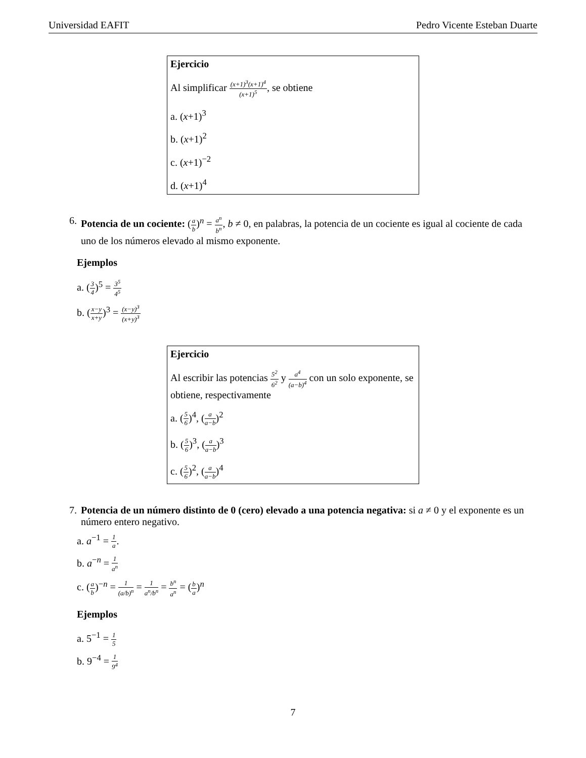Universidad EAFIT Pedro Vicente Esteban Duarte
Ejercicio
Al simplificar (x+1)<sup>3</sup>(x+1)<sup>4</sup> (x+1)<sup>5</sup>, se obtiene
a. (x+1)<sup>3</sup>
b. (x+1)<sup>2</sup>
c. (x+1)<sup>−2</sup>
d. (x+1)<sup>4</sup>
6. Potencia de un cociente: (a b)<sup>n</sup> = a<sup>n</sup> b<sup>n</sup>, b ≠ 0, en palabras, la potencia de un cociente es igual al cociente de cada uno de los números elevado al mismo exponente.
Ejemplos
a. (3 4)<sup>5</sup> = 3<sup>5</sup> 4<sup>5</sup>
b. (x−y x+y)<sup>3</sup> = (x−y)<sup>3</sup> (x+y)<sup>3</sup>
Ejercicio
Al escribir las potencias 5<sup>2</sup> 6<sup>2</sup> y a<sup>4</sup> (a−b)<sup>4</sup> con un solo exponente, se obtiene, respectivamente
a. (5 6)<sup>4</sup>, (a a−b)<sup>2</sup>
b. (5 6)<sup>3</sup>, (a a−b)<sup>3</sup>
c. (5 6)<sup>2</sup>, (a a−b)<sup>4</sup>
7. Potencia de un número distinto de 0 (cero) elevado a una potencia negativa: si a ≠ 0 y el exponente es un número entero negativo.
a. a<sup>−1</sup> = 1 a.
b. a<sup>−n</sup> = 1 a<sup>n</sup>
c. (a b)<sup>−n</sup> = 1 (a/b)<sup>n</sup> = 1 a<sup>n</sup>/b<sup>n</sup> = b<sup>n</sup> a<sup>n</sup> = (b a)<sup>n</sup>
Ejemplos
a. 5<sup>−1</sup> = 1 5
b. 9<sup>−4</sup> = 1 9<sup>4</sup>
7